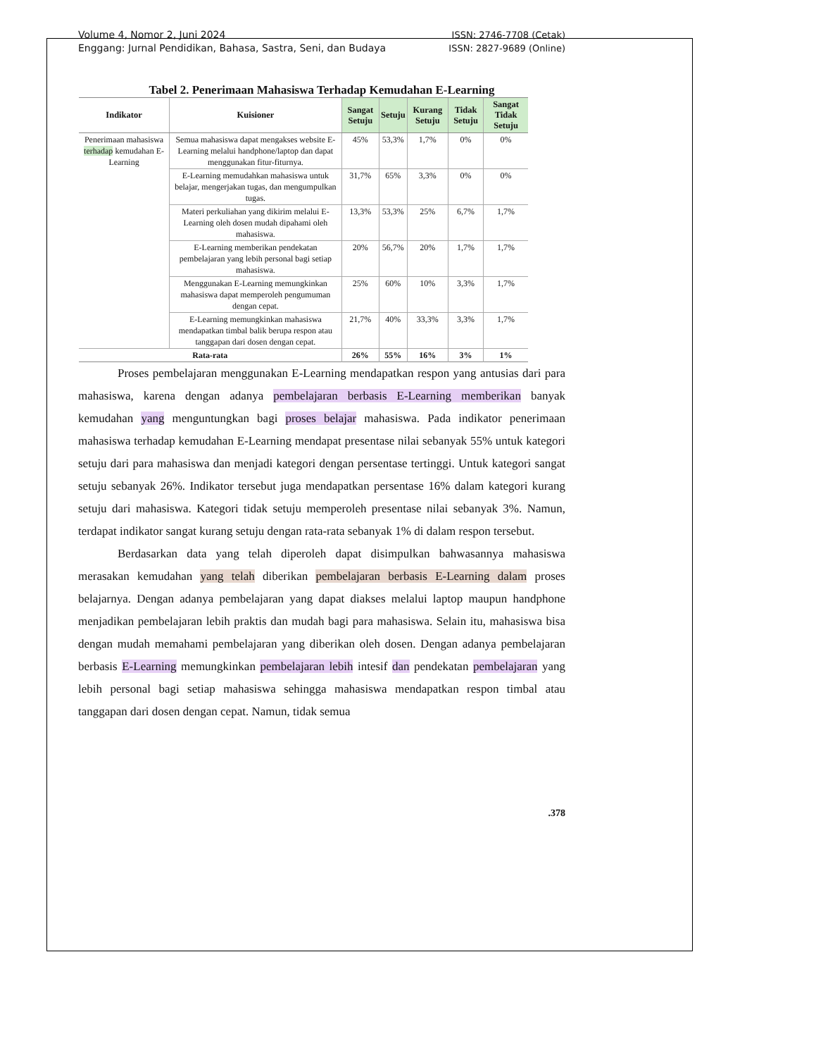Volume 4, Nomor 2, Juni 2024
Enggang: Jurnal Pendidikan, Bahasa, Sastra, Seni, dan Budaya
ISSN: 2746-7708 (Cetak)
ISSN: 2827-9689 (Online)
Tabel 2. Penerimaan Mahasiswa Terhadap Kemudahan E-Learning
| Indikator | Kuisioner | Sangat Setuju | Setuju | Kurang Setuju | Tidak Setuju | Sangat Tidak Setuju |
| --- | --- | --- | --- | --- | --- | --- |
| Penerimaan mahasiswa terhadap kemudahan E-Learning | Semua mahasiswa dapat mengakses website E-Learning melalui handphone/laptop dan dapat menggunakan fitur-fiturnya. | 45% | 53,3% | 1,7% | 0% | 0% |
| | E-Learning memudahkan mahasiswa untuk belajar, mengerjakan tugas, dan mengumpulkan tugas. | 31,7% | 65% | 3,3% | 0% | 0% |
| | Materi perkuliahan yang dikirim melalui E-Learning oleh dosen mudah dipahami oleh mahasiswa. | 13,3% | 53,3% | 25% | 6,7% | 1,7% |
| | E-Learning memberikan pendekatan pembelajaran yang lebih personal bagi setiap mahasiswa. | 20% | 56,7% | 20% | 1,7% | 1,7% |
| | Menggunakan E-Learning memungkinkan mahasiswa dapat memperoleh pengumuman dengan cepat. | 25% | 60% | 10% | 3,3% | 1,7% |
| | E-Learning memungkinkan mahasiswa mendapatkan timbal balik berupa respon atau tanggapan dari dosen dengan cepat. | 21,7% | 40% | 33,3% | 3,3% | 1,7% |
| Rata-rata | | 26% | 55% | 16% | 3% | 1% |
Proses pembelajaran menggunakan E-Learning mendapatkan respon yang antusias dari para mahasiswa, karena dengan adanya pembelajaran berbasis E-Learning memberikan banyak kemudahan yang menguntungkan bagi proses belajar mahasiswa. Pada indikator penerimaan mahasiswa terhadap kemudahan E-Learning mendapat presentase nilai sebanyak 55% untuk kategori setuju dari para mahasiswa dan menjadi kategori dengan persentase tertinggi. Untuk kategori sangat setuju sebanyak 26%. Indikator tersebut juga mendapatkan persentase 16% dalam kategori kurang setuju dari mahasiswa. Kategori tidak setuju memperoleh presentase nilai sebanyak 3%. Namun, terdapat indikator sangat kurang setuju dengan rata-rata sebanyak 1% di dalam respon tersebut.
Berdasarkan data yang telah diperoleh dapat disimpulkan bahwasannya mahasiswa merasakan kemudahan yang telah diberikan pembelajaran berbasis E-Learning dalam proses belajarnya. Dengan adanya pembelajaran yang dapat diakses melalui laptop maupun handphone menjadikan pembelajaran lebih praktis dan mudah bagi para mahasiswa. Selain itu, mahasiswa bisa dengan mudah memahami pembelajaran yang diberikan oleh dosen. Dengan adanya pembelajaran berbasis E-Learning memungkinkan pembelajaran lebih intesif dan pendekatan pembelajaran yang lebih personal bagi setiap mahasiswa sehingga mahasiswa mendapatkan respon timbal atau tanggapan dari dosen dengan cepat. Namun, tidak semua
.378